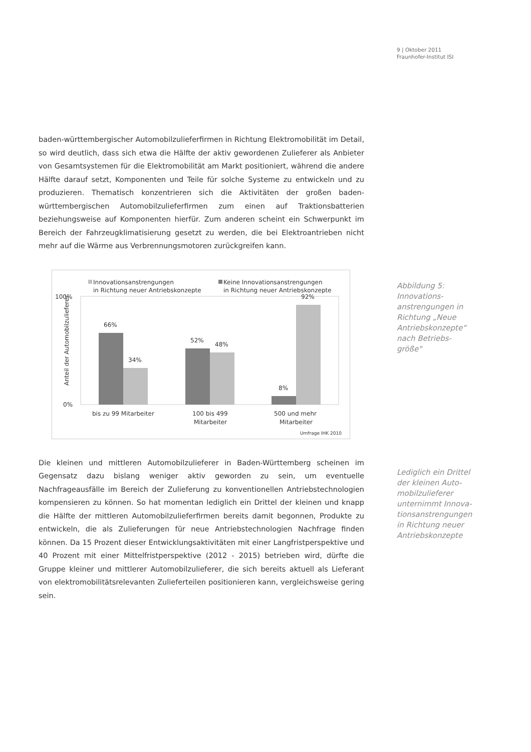9 | Oktober 2011
Fraunhofer-Institut ISI
baden-württembergischer Automobilzulieferfirmen in Richtung Elektromobilität im Detail, so wird deutlich, dass sich etwa die Hälfte der aktiv gewordenen Zulieferer als Anbieter von Gesamtsystemen für die Elektromobilität am Markt positioniert, während die andere Hälfte darauf setzt, Komponenten und Teile für solche Systeme zu entwickeln und zu produzieren. Thematisch konzentrieren sich die Aktivitäten der großen baden-württembergischen Automobilzulieferfirmen zum einen auf Traktionsbatterien beziehungsweise auf Komponenten hierfür. Zum anderen scheint ein Schwerpunkt im Bereich der Fahrzeugklimatisierung gesetzt zu werden, die bei Elektroantrieben nicht mehr auf die Wärme aus Verbrennungsmotoren zurückgreifen kann.
Innovationsanstrengungen
in Richtung neuer Antriebskonzepte
Keine Innovationsanstrengungen
in Richtung neuer Antriebskonzepte
100%
0%
Anteil der Automobilzulieferer
66%
34%
52%
48%
8%
92%
bis zu 99 Mitarbeiter
100 bis 499
Mitarbeiter
500 und mehr
Mitarbeiter
Umfrage IHK 2010
Die kleinen und mittleren Automobilzulieferer in Baden-Württemberg scheinen im Gegensatz dazu bislang weniger aktiv geworden zu sein, um eventuelle Nachfrageausfälle im Bereich der Zulieferung zu konventionellen Antriebstechnologien kompensieren zu können. So hat momentan lediglich ein Drittel der kleinen und knapp die Hälfte der mittleren Automobilzulieferfirmen bereits damit begonnen, Produkte zu entwickeln, die als Zulieferungen für neue Antriebstechnologien Nachfrage finden können. Da 15 Prozent dieser Entwicklungsaktivitäten mit einer Langfristperspektive und 40 Prozent mit einer Mittelfristperspektive (2012 - 2015) betrieben wird, dürfte die Gruppe kleiner und mittlerer Automobilzulieferer, die sich bereits aktuell als Lieferant von elektromobilitätsrelevanten Zulieferteilen positionieren kann, vergleichsweise gering sein.
Abbildung 5:
Innovations-
anstrengungen in
Richtung „Neue
Antriebskonzepte“
nach Betriebs-
größe"
Lediglich ein Drittel
der kleinen Auto-
mobilzulieferer
unternimmt Innova-
tionsanstrengungen
in Richtung neuer
Antriebskonzepte